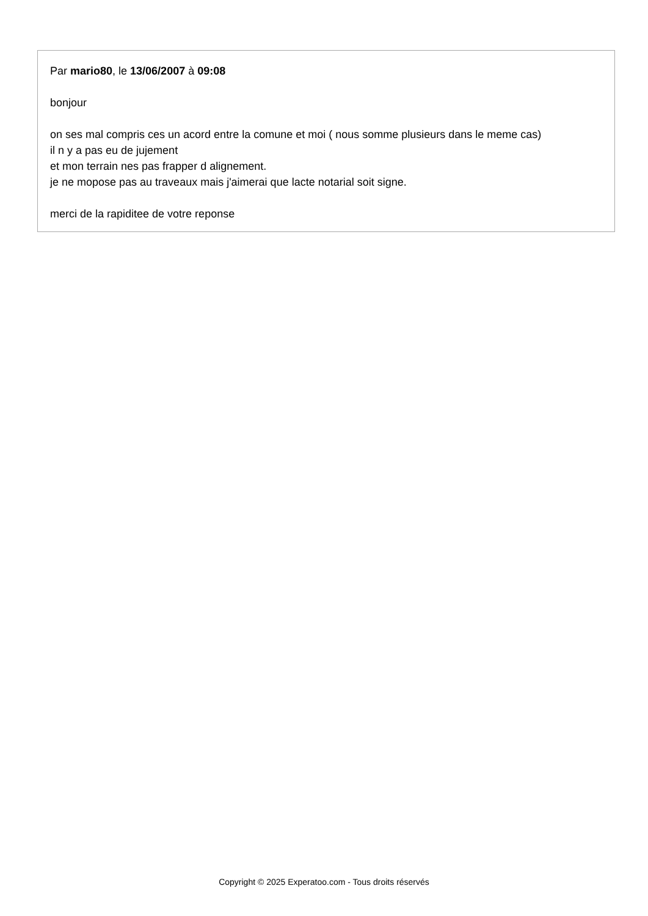Par mario80, le 13/06/2007 à 09:08
bonjour
on ses mal compris ces un acord entre la comune et moi ( nous somme plusieurs dans le meme cas)
il n y a pas eu de jujement
et mon terrain nes pas frapper d alignement.
je ne mopose pas au traveaux mais j'aimerai que lacte notarial soit signe.
merci de la rapiditee de votre reponse
Copyright © 2025 Experatoo.com - Tous droits réservés